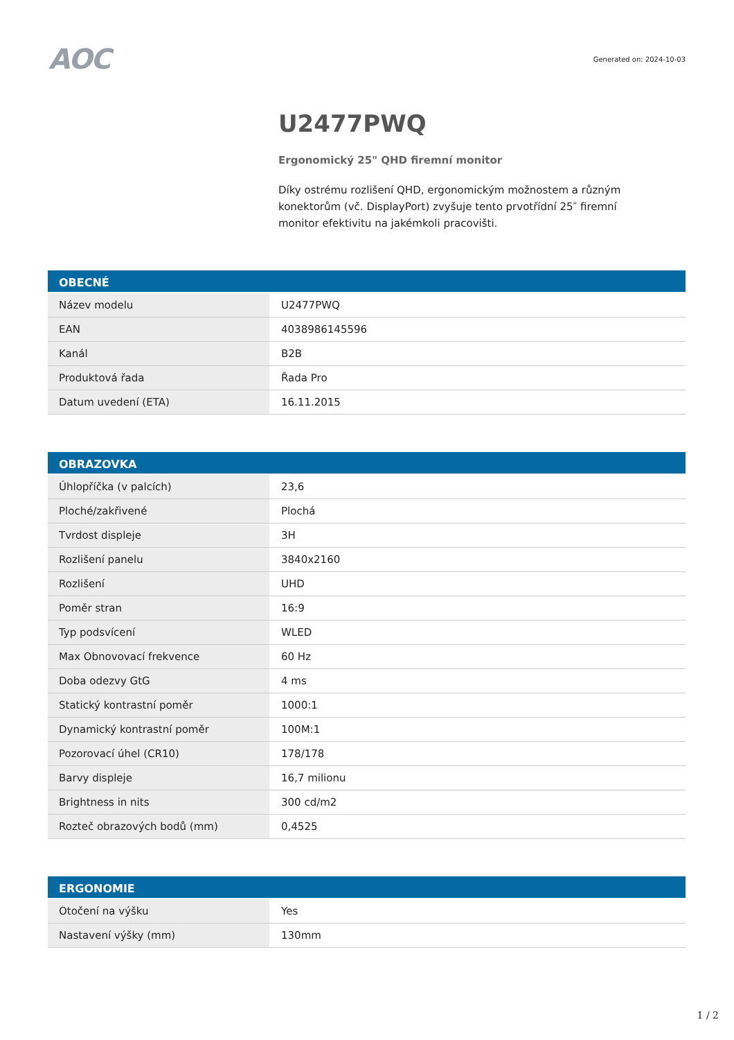AOC
Generated on: 2024-10-03
U2477PWQ
Ergonomický 25" QHD firemní monitor
Díky ostrému rozlišení QHD, ergonomickým možnostem a různým konektorům (vč. DisplayPort) zvyšuje tento prvotřídní 25″ firemní monitor efektivitu na jakémkoli pracovišti.
| OBECNÉ | |
| --- | --- |
| Název modelu | U2477PWQ |
| EAN | 4038986145596 |
| Kanál | B2B |
| Produktová řada | Řada Pro |
| Datum uvedení (ETA) | 16.11.2015 |
| OBRAZOVKA | |
| --- | --- |
| Úhlopříčka (v palcích) | 23,6 |
| Ploché/zakřivené | Plochá |
| Tvrdost displeje | 3H |
| Rozlišení panelu | 3840x2160 |
| Rozlišení | UHD |
| Poměr stran | 16:9 |
| Typ podsvícení | WLED |
| Max Obnovovací frekvence | 60 Hz |
| Doba odezvy GtG | 4 ms |
| Statický kontrastní poměr | 1000:1 |
| Dynamický kontrastní poměr | 100M:1 |
| Pozorovací úhel (CR10) | 178/178 |
| Barvy displeje | 16,7 milionu |
| Brightness in nits | 300 cd/m2 |
| Rozteč obrazových bodů (mm) | 0,4525 |
| ERGONOMIE | |
| --- | --- |
| Otočení na výšku | Yes |
| Nastavení výšky (mm) | 130mm |
1 / 2